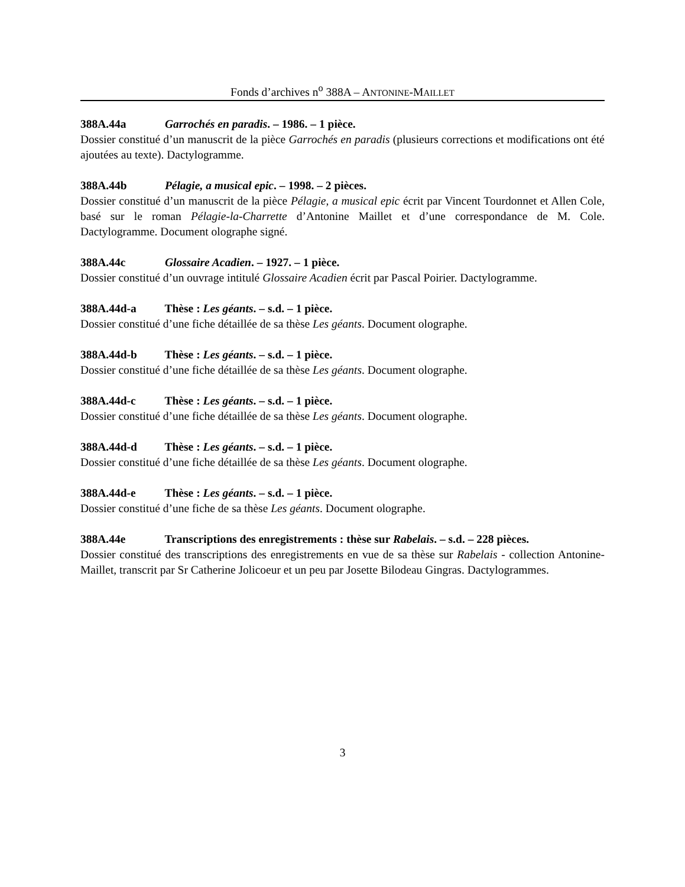Fonds d’archives n<sup>o</sup> 388A – ANTONINE-MAILLET
388A.44a Garrochés en paradis. – 1986. – 1 pièce.
Dossier constitué d’un manuscrit de la pièce Garrochés en paradis (plusieurs corrections et modifications ont été ajoutées au texte). Dactylogramme.
388A.44b Pélagie, a musical epic. – 1998. – 2 pièces.
Dossier constitué d’un manuscrit de la pièce Pélagie, a musical epic écrit par Vincent Tourdonnet et Allen Cole, basé sur le roman Pélagie-la-Charrette d’Antonine Maillet et d’une correspondance de M. Cole. Dactylogramme. Document olographe signé.
388A.44c Glossaire Acadien. – 1927. – 1 pièce.
Dossier constitué d’un ouvrage intitulé Glossaire Acadien écrit par Pascal Poirier. Dactylogramme.
388A.44d-a Thèse : Les géants. – s.d. – 1 pièce.
Dossier constitué d’une fiche détaillée de sa thèse Les géants. Document olographe.
388A.44d-b Thèse : Les géants. – s.d. – 1 pièce.
Dossier constitué d’une fiche détaillée de sa thèse Les géants. Document olographe.
388A.44d-c Thèse : Les géants. – s.d. – 1 pièce.
Dossier constitué d’une fiche détaillée de sa thèse Les géants. Document olographe.
388A.44d-d Thèse : Les géants. – s.d. – 1 pièce.
Dossier constitué d’une fiche détaillée de sa thèse Les géants. Document olographe.
388A.44d-e Thèse : Les géants. – s.d. – 1 pièce.
Dossier constitué d’une fiche de sa thèse Les géants. Document olographe.
388A.44e Transcriptions des enregistrements : thèse sur Rabelais. – s.d. – 228 pièces.
Dossier constitué des transcriptions des enregistrements en vue de sa thèse sur Rabelais - collection Antonine-Maillet, transcrit par Sr Catherine Jolicoeur et un peu par Josette Bilodeau Gingras. Dactylogrammes.
3